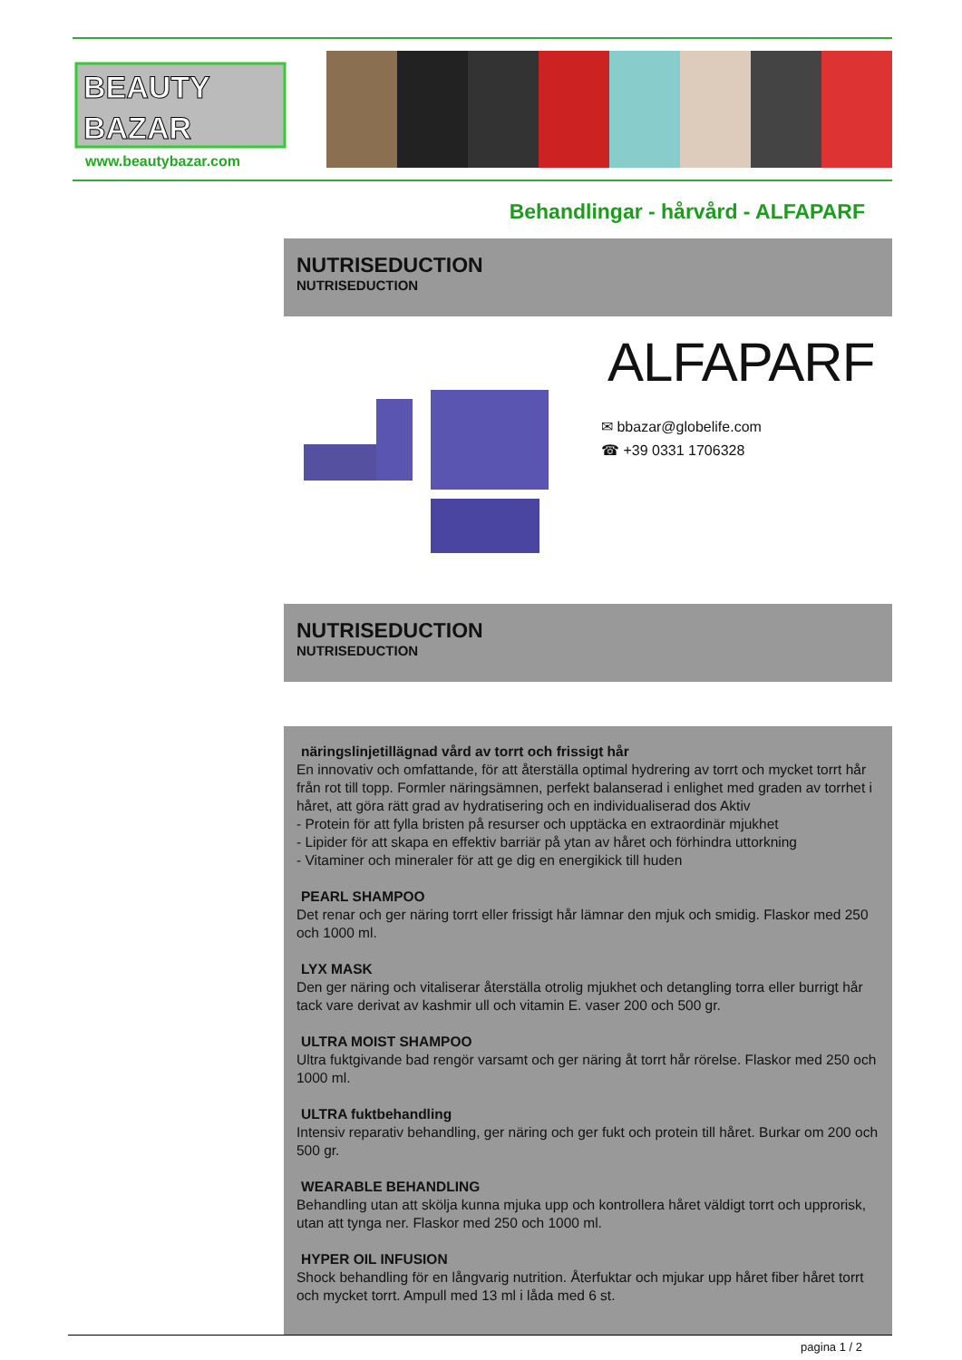BEAUTY
BAZAR
www.beautybazar.com
Behandlingar - hårvård - ALFAPARF
NUTRISEDUCTION
NUTRISEDUCTION
ALFAPARF
✉ bbazar@globelife.com
☎ +39 0331 1706328
NUTRISEDUCTION
NUTRISEDUCTION
näringslinjetillägnad vård av torrt och frissigt hår
En innovativ och omfattande, för att återställa optimal hydrering av torrt och mycket torrt hår från rot till topp. Formler näringsämnen, perfekt balanserad i enlighet med graden av torrhet i håret, att göra rätt grad av hydratisering och en individualiserad dos Aktiv
- Protein för att fylla bristen på resurser och upptäcka en extraordinär mjukhet
- Lipider för att skapa en effektiv barriär på ytan av håret och förhindra uttorkning
- Vitaminer och mineraler för att ge dig en energikick till huden
PEARL SHAMPOO
Det renar och ger näring torrt eller frissigt hår lämnar den mjuk och smidig. Flaskor med 250 och 1000 ml.
LYX MASK
Den ger näring och vitaliserar återställa otrolig mjukhet och detangling torra eller burrigt hår tack vare derivat av kashmir ull och vitamin E. vaser 200 och 500 gr.
ULTRA MOIST SHAMPOO
Ultra fuktgivande bad rengör varsamt och ger näring åt torrt hår rörelse. Flaskor med 250 och 1000 ml.
ULTRA fuktbehandling
Intensiv reparativ behandling, ger näring och ger fukt och protein till håret. Burkar om 200 och 500 gr.
WEARABLE BEHANDLING
Behandling utan att skölja kunna mjuka upp och kontrollera håret väldigt torrt och upprorisk, utan att tynga ner. Flaskor med 250 och 1000 ml.
HYPER OIL INFUSION
Shock behandling för en långvarig nutrition. Återfuktar och mjukar upp håret fiber håret torrt och mycket torrt. Ampull med 13 ml i låda med 6 st.
pagina 1 / 2